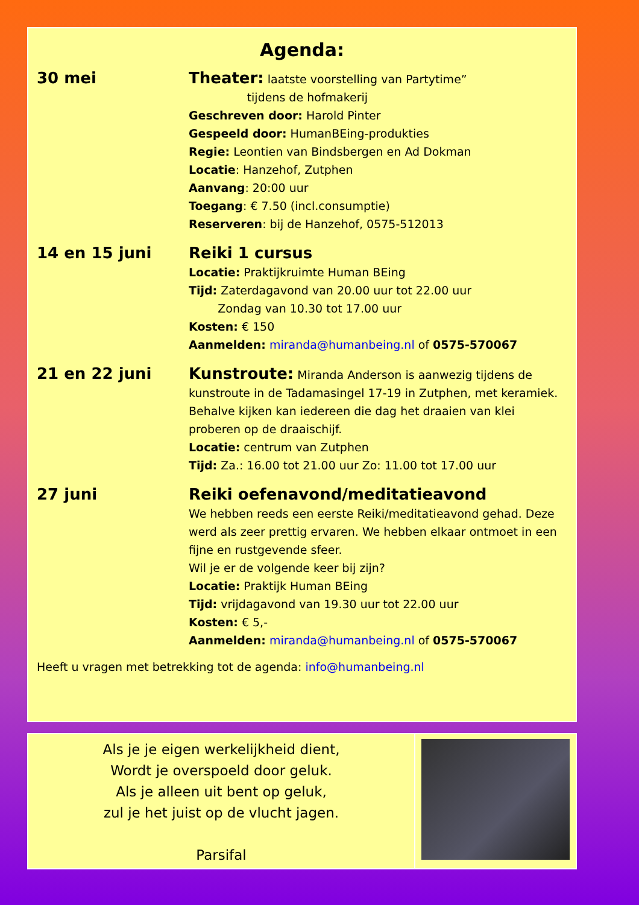Agenda:
30 mei
Theater: laatste voorstelling van Partytime”
tijdens de hofmakerij
Geschreven door: Harold Pinter
Gespeeld door: HumanBEing-produkties
Regie: Leontien van Bindsbergen en Ad Dokman
Locatie: Hanzehof, Zutphen
Aanvang: 20:00 uur
Toegang: € 7.50 (incl.consumptie)
Reserveren: bij de Hanzehof, 0575-512013
14 en 15 juni
Reiki 1 cursus
Locatie: Praktijkruimte Human BEing
Tijd: Zaterdagavond van 20.00 uur tot 22.00 uur
Zondag van 10.30 tot 17.00 uur
Kosten: € 150
Aanmelden: miranda@humanbeing.nl of 0575-570067
21 en 22 juni
Kunstroute: Miranda Anderson is aanwezig tijdens de kunstroute in de Tadamasingel 17-19 in Zutphen, met keramiek. Behalve kijken kan iedereen die dag het draaien van klei proberen op de draaischijf.
Locatie: centrum van Zutphen
Tijd: Za.: 16.00 tot 21.00 uur Zo: 11.00 tot 17.00 uur
27 juni
Reiki oefenavond/meditatieavond
We hebben reeds een eerste Reiki/meditatieavond gehad. Deze werd als zeer prettig ervaren. We hebben elkaar ontmoet in een fijne en rustgevende sfeer.
Wil je er de volgende keer bij zijn?
Locatie: Praktijk Human BEing
Tijd: vrijdagavond van 19.30 uur tot 22.00 uur
Kosten: € 5,-
Aanmelden: miranda@humanbeing.nl of 0575-570067
Heeft u vragen met betrekking tot de agenda: info@humanbeing.nl
Als je je eigen werkelijkheid dient,
Wordt je overspoeld door geluk.
Als je alleen uit bent op geluk,
zul je het juist op de vlucht jagen.
Parsifal